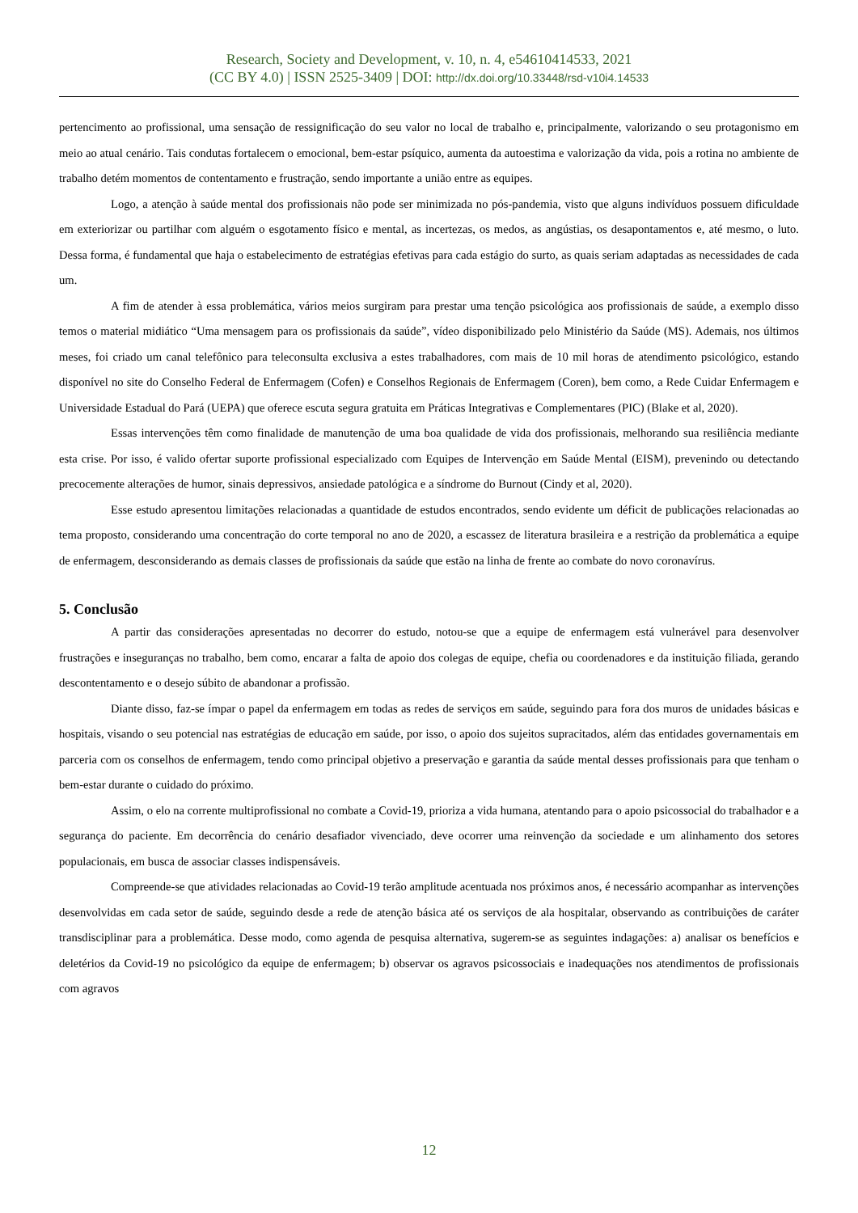Research, Society and Development, v. 10, n. 4, e54610414533, 2021
(CC BY 4.0) | ISSN 2525-3409 | DOI: http://dx.doi.org/10.33448/rsd-v10i4.14533
pertencimento ao profissional, uma sensação de ressignificação do seu valor no local de trabalho e, principalmente, valorizando o seu protagonismo em meio ao atual cenário. Tais condutas fortalecem o emocional, bem-estar psíquico, aumenta da autoestima e valorização da vida, pois a rotina no ambiente de trabalho detém momentos de contentamento e frustração, sendo importante a união entre as equipes.
Logo, a atenção à saúde mental dos profissionais não pode ser minimizada no pós-pandemia, visto que alguns indivíduos possuem dificuldade em exteriorizar ou partilhar com alguém o esgotamento físico e mental, as incertezas, os medos, as angústias, os desapontamentos e, até mesmo, o luto. Dessa forma, é fundamental que haja o estabelecimento de estratégias efetivas para cada estágio do surto, as quais seriam adaptadas as necessidades de cada um.
A fim de atender à essa problemática, vários meios surgiram para prestar uma tenção psicológica aos profissionais de saúde, a exemplo disso temos o material midiático “Uma mensagem para os profissionais da saúde”, vídeo disponibilizado pelo Ministério da Saúde (MS). Ademais, nos últimos meses, foi criado um canal telefônico para teleconsulta exclusiva a estes trabalhadores, com mais de 10 mil horas de atendimento psicológico, estando disponível no site do Conselho Federal de Enfermagem (Cofen) e Conselhos Regionais de Enfermagem (Coren), bem como, a Rede Cuidar Enfermagem e Universidade Estadual do Pará (UEPA) que oferece escuta segura gratuita em Práticas Integrativas e Complementares (PIC) (Blake et al, 2020).
Essas intervenções têm como finalidade de manutenção de uma boa qualidade de vida dos profissionais, melhorando sua resiliência mediante esta crise. Por isso, é valido ofertar suporte profissional especializado com Equipes de Intervenção em Saúde Mental (EISM), prevenindo ou detectando precocemente alterações de humor, sinais depressivos, ansiedade patológica e a síndrome do Burnout (Cindy et al, 2020).
Esse estudo apresentou limitações relacionadas a quantidade de estudos encontrados, sendo evidente um déficit de publicações relacionadas ao tema proposto, considerando uma concentração do corte temporal no ano de 2020, a escassez de literatura brasileira e a restrição da problemática a equipe de enfermagem, desconsiderando as demais classes de profissionais da saúde que estão na linha de frente ao combate do novo coronavírus.
5. Conclusão
A partir das considerações apresentadas no decorrer do estudo, notou-se que a equipe de enfermagem está vulnerável para desenvolver frustrações e inseguranças no trabalho, bem como, encarar a falta de apoio dos colegas de equipe, chefia ou coordenadores e da instituição filiada, gerando descontentamento e o desejo súbito de abandonar a profissão.
Diante disso, faz-se ímpar o papel da enfermagem em todas as redes de serviços em saúde, seguindo para fora dos muros de unidades básicas e hospitais, visando o seu potencial nas estratégias de educação em saúde, por isso, o apoio dos sujeitos supracitados, além das entidades governamentais em parceria com os conselhos de enfermagem, tendo como principal objetivo a preservação e garantia da saúde mental desses profissionais para que tenham o bem-estar durante o cuidado do próximo.
Assim, o elo na corrente multiprofissional no combate a Covid-19, prioriza a vida humana, atentando para o apoio psicossocial do trabalhador e a segurança do paciente. Em decorrência do cenário desafiador vivenciado, deve ocorrer uma reinvenção da sociedade e um alinhamento dos setores populacionais, em busca de associar classes indispensáveis.
Compreende-se que atividades relacionadas ao Covid-19 terão amplitude acentuada nos próximos anos, é necessário acompanhar as intervenções desenvolvidas em cada setor de saúde, seguindo desde a rede de atenção básica até os serviços de ala hospitalar, observando as contribuições de caráter transdisciplinar para a problemática. Desse modo, como agenda de pesquisa alternativa, sugerem-se as seguintes indagações: a) analisar os benefícios e deletérios da Covid-19 no psicológico da equipe de enfermagem; b) observar os agravos psicossociais e inadequações nos atendimentos de profissionais com agravos
12